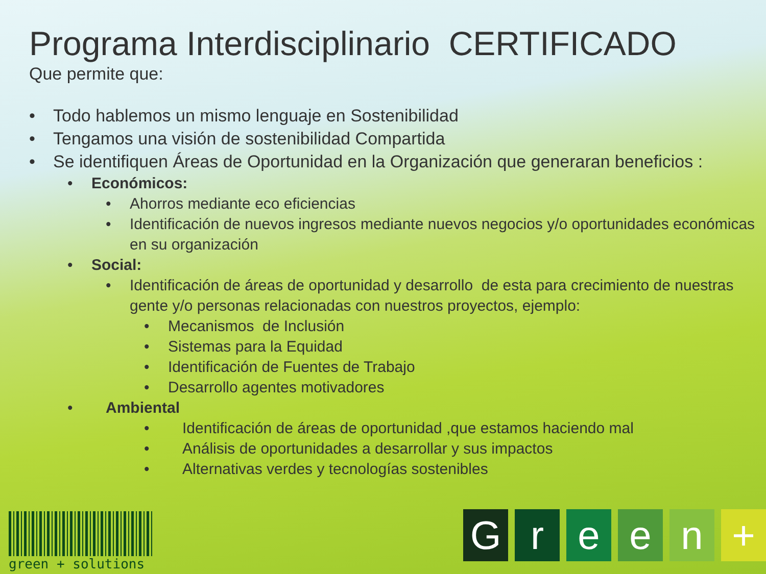Programa Interdisciplinario CERTIFICADO
Que permite que:
• Todo hablemos un mismo lenguaje en Sostenibilidad
• Tengamos una visión de sostenibilidad Compartida
• Se identifiquen Áreas de Oportunidad en la Organización que generaran beneficios :
• Económicos:
• Ahorros mediante eco eficiencias
• Identificación de nuevos ingresos mediante nuevos negocios y/o oportunidades económicas en su organización
• Social:
• Identificación de áreas de oportunidad y desarrollo de esta para crecimiento de nuestras gente y/o personas relacionadas con nuestros proyectos, ejemplo:
• Mecanismos de Inclusión
• Sistemas para la Equidad
• Identificación de Fuentes de Trabajo
• Desarrollo agentes motivadores
• Ambiental
• Identificación de áreas de oportunidad ,que estamos haciendo mal
• Análisis de oportunidades a desarrollar y sus impactos
• Alternativas verdes y tecnologías sostenibles
green + solutions Green +